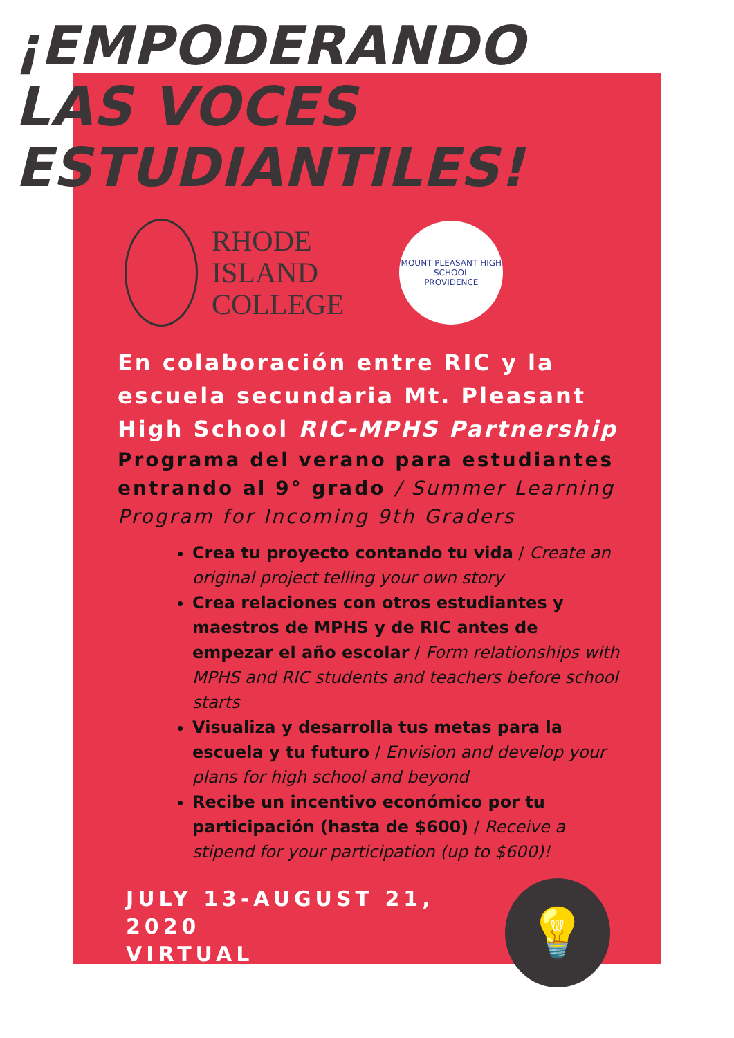¡EMPODERANDO
LAS VOCES
ESTUDIANTILES!
RHODE
ISLAND
COLLEGE
MOUNT PLEASANT HIGH SCHOOL
PROVIDENCE
En colaboración entre RIC y la escuela secundaria Mt. Pleasant High School RIC-MPHS Partnership
Programa del verano para estudiantes entrando al 9° grado / Summer Learning Program for Incoming 9th Graders
Crea tu proyecto contando tu vida / Create an original project telling your own story
Crea relaciones con otros estudiantes y maestros de MPHS y de RIC antes de empezar el año escolar / Form relationships with MPHS and RIC students and teachers before school starts
Visualiza y desarrolla tus metas para la escuela y tu futuro / Envision and develop your plans for high school and beyond
Recibe un incentivo económico por tu participación (hasta de $600) / Receive a stipend for your participation (up to $600)!
JULY 13-AUGUST 21, 2020
VIRTUAL
💡